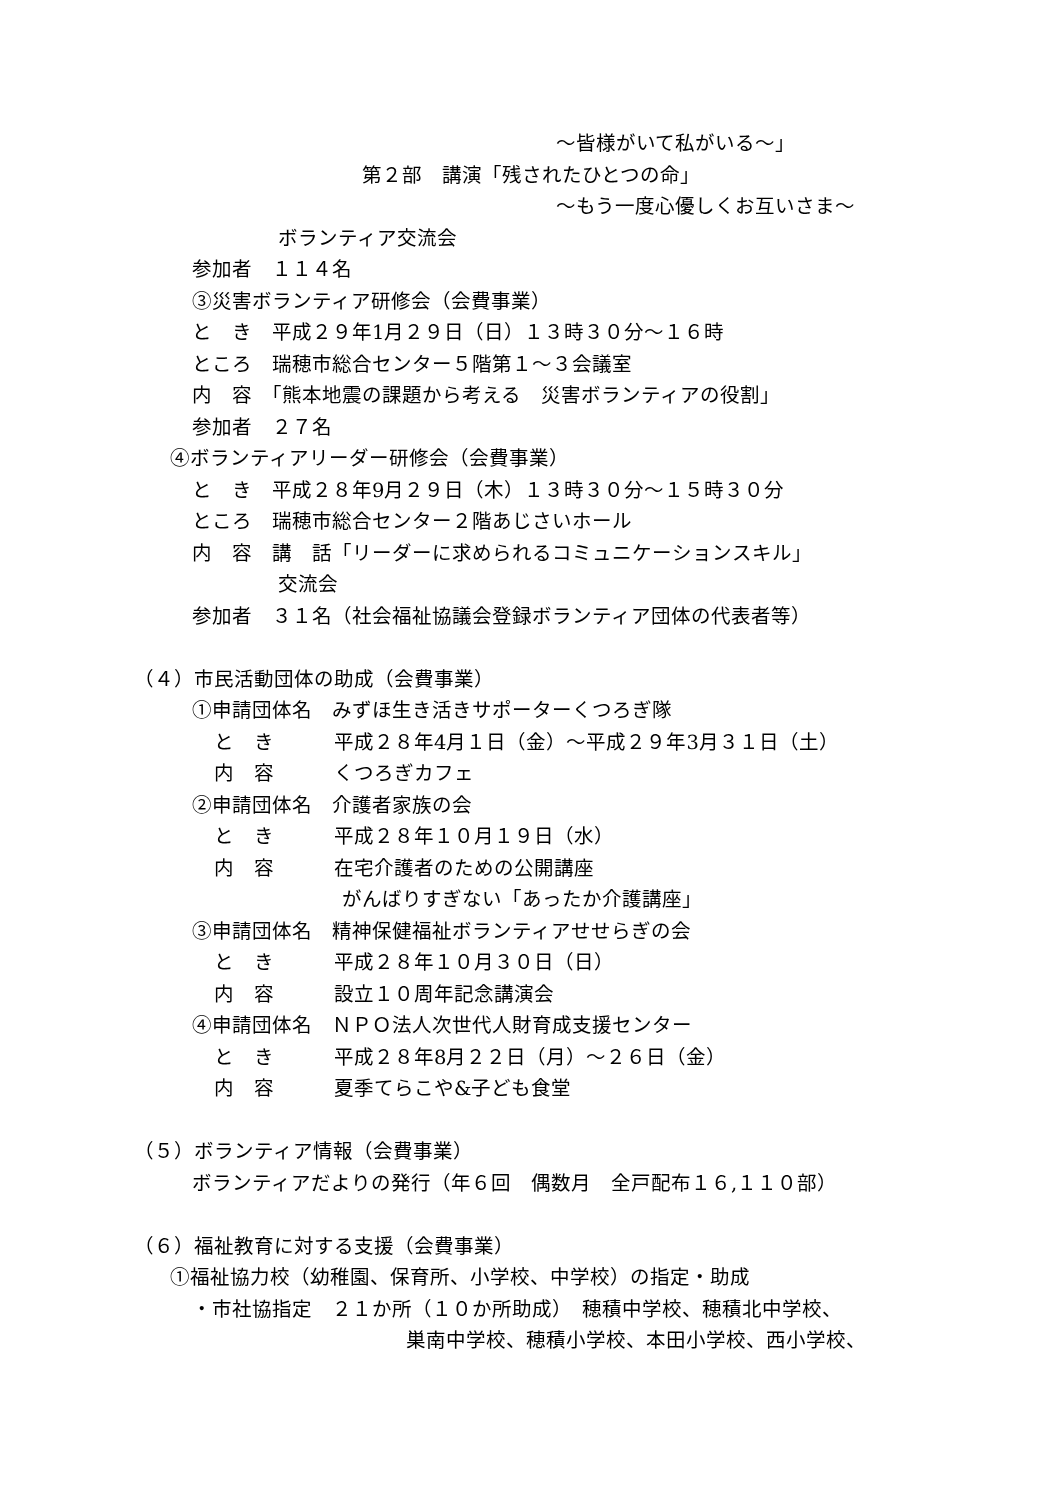～皆様がいて私がいる～」
第２部　講演「残されたひとつの命」
～もう一度心優しくお互いさま～
ボランティア交流会
参加者　１１４名
③災害ボランティア研修会（会費事業）
と　き　平成２９年1月２９日（日）１３時３０分～１６時
ところ　瑞穂市総合センター５階第１～３会議室
内　容　「熊本地震の課題から考える　災害ボランティアの役割」
参加者　２７名
④ボランティアリーダー研修会（会費事業）
と　き　平成２８年9月２９日（木）１３時３０分～１５時３０分
ところ　瑞穂市総合センター２階あじさいホール
内　容　講　話「リーダーに求められるコミュニケーションスキル」
交流会
参加者　３１名（社会福祉協議会登録ボランティア団体の代表者等）
（４）市民活動団体の助成（会費事業）
①申請団体名　みずほ生き活きサポーターくつろぎ隊
と　き　　　平成２８年4月１日（金）～平成２９年3月３１日（土）
内　容　　　くつろぎカフェ
②申請団体名　介護者家族の会
と　き　　　平成２８年１０月１９日（水）
内　容　　　在宅介護者のための公開講座
がんばりすぎない「あったか介護講座」
③申請団体名　精神保健福祉ボランティアせせらぎの会
と　き　　　平成２８年１０月３０日（日）
内　容　　　設立１０周年記念講演会
④申請団体名　ＮＰＯ法人次世代人財育成支援センター
と　き　　　平成２８年8月２２日（月）～２６日（金）
内　容　　　夏季てらこや&子ども食堂
（５）ボランティア情報（会費事業）
ボランティアだよりの発行（年６回　偶数月　全戸配布１６,１１０部）
（６）福祉教育に対する支援（会費事業）
①福祉協力校（幼稚園、保育所、小学校、中学校）の指定・助成
・市社協指定　２１か所（１０か所助成）　穂積中学校、穂積北中学校、
巣南中学校、穂積小学校、本田小学校、西小学校、